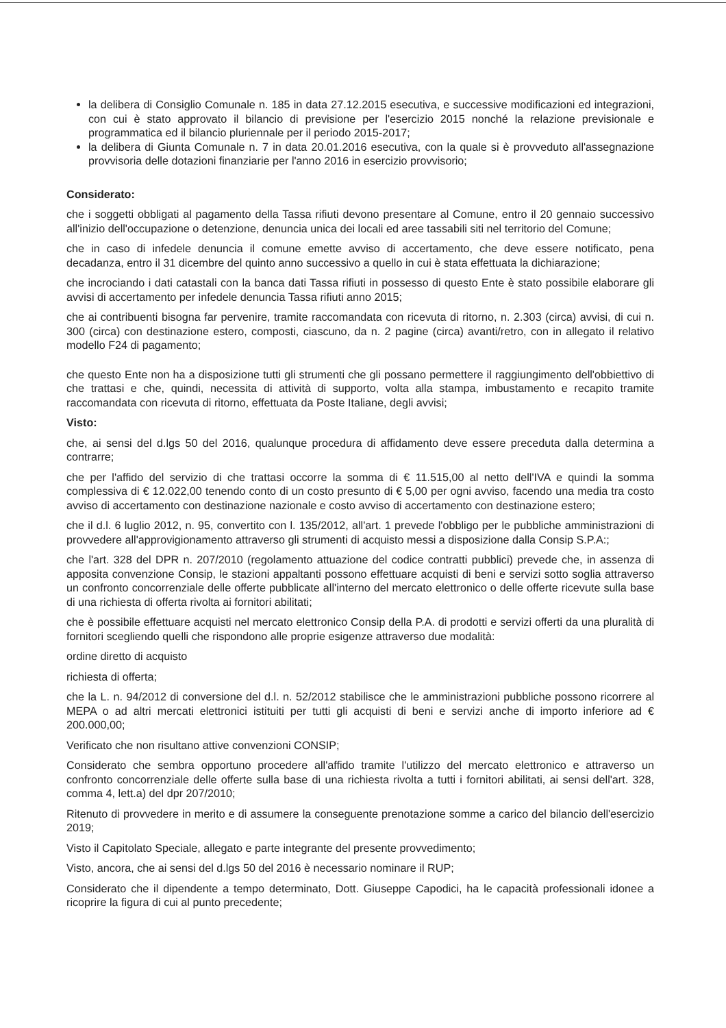la delibera di Consiglio Comunale n. 185 in data 27.12.2015 esecutiva, e successive modificazioni ed integrazioni, con cui è stato approvato il bilancio di previsione per l'esercizio 2015 nonché la relazione previsionale e programmatica ed il bilancio pluriennale per il periodo 2015-2017;
la delibera di Giunta Comunale n. 7 in data 20.01.2016 esecutiva, con la quale si è provveduto all'assegnazione provvisoria delle dotazioni finanziarie per l'anno 2016 in esercizio provvisorio;
Considerato:
che i soggetti obbligati al pagamento della Tassa rifiuti devono presentare al Comune, entro il 20 gennaio successivo all'inizio dell'occupazione o detenzione, denuncia unica dei locali ed aree tassabili siti nel territorio del Comune;
che in caso di infedele denuncia il comune emette avviso di accertamento, che deve essere notificato, pena decadanza, entro il 31 dicembre del quinto anno successivo a quello in cui è stata effettuata la dichiarazione;
che incrociando i dati catastali con la banca dati Tassa rifiuti in possesso di questo Ente è stato possibile elaborare gli avvisi di accertamento per infedele denuncia Tassa rifiuti anno 2015;
che ai contribuenti bisogna far pervenire, tramite raccomandata con ricevuta di ritorno, n. 2.303 (circa) avvisi, di cui n. 300 (circa) con destinazione estero, composti, ciascuno, da n. 2 pagine (circa) avanti/retro, con in allegato il relativo modello F24 di pagamento;
che questo Ente non ha a disposizione tutti gli strumenti che gli possano permettere il raggiungimento dell'obbiettivo di che trattasi e che, quindi, necessita di attività di supporto, volta alla stampa, imbustamento e recapito tramite raccomandata con ricevuta di ritorno, effettuata da Poste Italiane, degli avvisi;
Visto:
che, ai sensi del d.lgs 50 del 2016, qualunque procedura di affidamento deve essere preceduta dalla determina a contrarre;
che per l'affido del servizio di che trattasi occorre la somma di € 11.515,00 al netto dell'IVA e quindi la somma complessiva di € 12.022,00 tenendo conto di un costo presunto di € 5,00 per ogni avviso, facendo una media tra costo avviso di accertamento con destinazione nazionale e costo avviso di accertamento con destinazione estero;
che il d.l. 6 luglio 2012, n. 95, convertito con l. 135/2012, all'art. 1 prevede l'obbligo per le pubbliche amministrazioni di provvedere all'approvigionamento attraverso gli strumenti di acquisto messi a disposizione dalla Consip S.P.A:;
che l'art. 328 del DPR n. 207/2010 (regolamento attuazione del codice contratti pubblici) prevede che, in assenza di apposita convenzione Consip, le stazioni appaltanti possono effettuare acquisti di beni e servizi sotto soglia attraverso un confronto concorrenziale delle offerte pubblicate all'interno del mercato elettronico o delle offerte ricevute sulla base di una richiesta di offerta rivolta ai fornitori abilitati;
che è possibile effettuare acquisti nel mercato elettronico Consip della P.A. di prodotti e servizi offerti da una pluralità di fornitori scegliendo quelli che rispondono alle proprie esigenze attraverso due modalità:
ordine diretto di acquisto
richiesta di offerta;
che la L. n. 94/2012 di conversione del d.l. n. 52/2012 stabilisce che le amministrazioni pubbliche possono ricorrere al MEPA o ad altri mercati elettronici istituiti per tutti gli acquisti di beni e servizi anche di importo inferiore ad € 200.000,00;
Verificato che non risultano attive convenzioni CONSIP;
Considerato che sembra opportuno procedere all'affido tramite l'utilizzo del mercato elettronico e attraverso un confronto concorrenziale delle offerte sulla base di una richiesta rivolta a tutti i fornitori abilitati, ai sensi dell'art. 328, comma 4, lett.a) del dpr 207/2010;
Ritenuto di provvedere in merito e di assumere la conseguente prenotazione somme a carico del bilancio dell'esercizio 2019;
Visto il Capitolato Speciale, allegato e parte integrante del presente provvedimento;
Visto, ancora, che ai sensi del d.lgs 50 del 2016 è necessario nominare il RUP;
Considerato che il dipendente a tempo determinato, Dott. Giuseppe Capodici, ha le capacità professionali idonee a ricoprire la figura di cui al punto precedente;